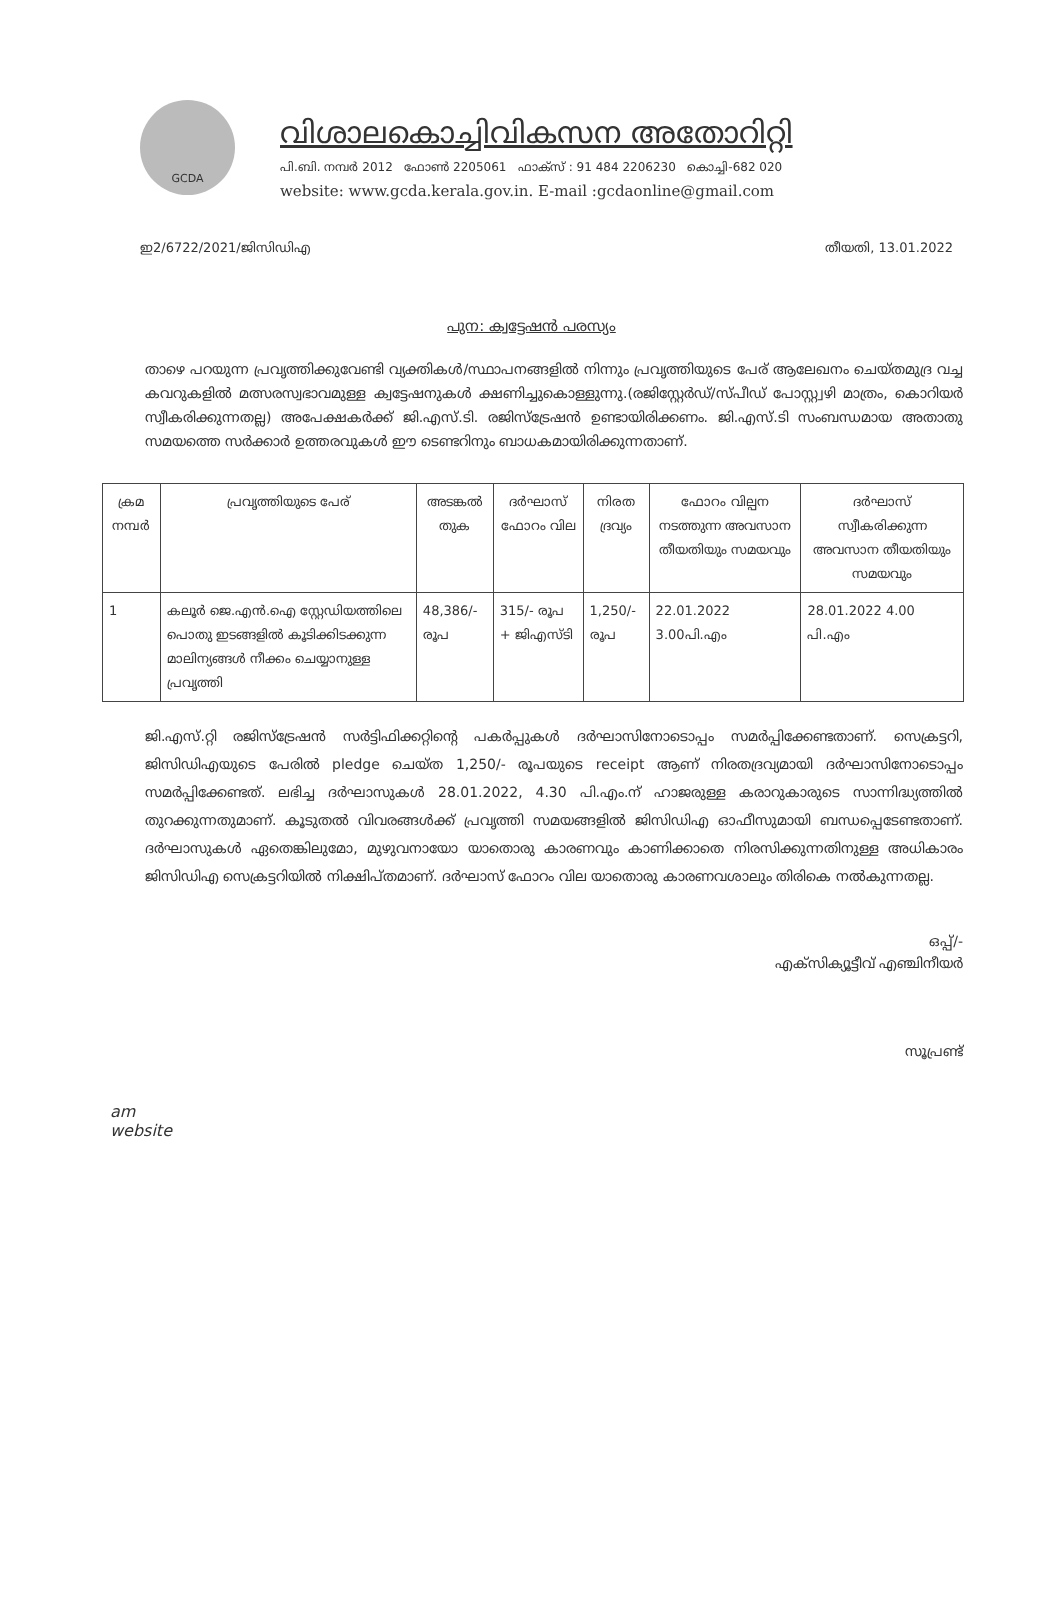GCDA
വിശാലകൊച്ചിവികസന അതോറിറ്റി
പി.ബി. നമ്പർ 2012 ഫോൺ 2205061 ഫാക്സ് : 91 484 2206230 കൊച്ചി-682 020
website: www.gcda.kerala.gov.in. E-mail :gcdaonline@gmail.com
ഇ2/6722/2021/ജിസിഡിഎ തീയതി, 13.01.2022
പുന: ക്വട്ടേഷൻ പരസ്യം
താഴെ പറയുന്ന പ്രവൃത്തിക്കുവേണ്ടി വ്യക്തികൾ/സ്ഥാപനങ്ങളിൽ നിന്നും പ്രവൃത്തിയുടെ പേര് ആലേഖനം ചെയ്തമുദ്ര വച്ച കവറുകളിൽ മത്സരസ്വഭാവമുള്ള ക്വട്ടേഷനുകൾ ക്ഷണിച്ചുകൊള്ളുന്നു.(രജിസ്റ്റേർഡ്/സ്പീഡ് പോസ്റ്റ്വഴി മാത്രം, കൊറിയർ സ്വീകരിക്കുന്നതല്ല) അപേക്ഷകർക്ക് ജി.എസ്.ടി. രജിസ്ട്രേഷൻ ഉണ്ടായിരിക്കണം. ജി.എസ്.ടി സംബന്ധമായ അതാതു സമയത്തെ സർക്കാർ ഉത്തരവുകൾ ഈ ടെണ്ടറിനും ബാധകമായിരിക്കുന്നതാണ്.
| ക്രമ നമ്പർ | പ്രവൃത്തിയുടെ പേര് | അടങ്കൽ തുക | ദർഘാസ് ഫോറം വില | നിരത ദ്രവ്യം | ഫോറം വില്പന നടത്തുന്ന അവസാന തീയതിയും സമയവും | ദർഘാസ് സ്വീകരിക്കുന്ന അവസാന തീയതിയും സമയവും |
| --- | --- | --- | --- | --- | --- | --- |
| 1 | കലൂർ ജെ.എൻ.ഐ സ്റ്റേഡിയത്തിലെ പൊതു ഇടങ്ങളിൽ കൂടിക്കിടക്കുന്ന മാലിന്യങ്ങൾ നീക്കം ചെയ്യാനുള്ള പ്രവൃത്തി | 48,386/- രൂപ | 315/- രൂപ + ജിഎസ്ടി | 1,250/- രൂപ | 22.01.2022 3.00പി.എം | 28.01.2022 4.00 പി.എം |
ജി.എസ്.റ്റി രജിസ്ട്രേഷൻ സർട്ടിഫിക്കറ്റിന്റെ പകർപ്പുകൾ ദർഘാസിനോടൊപ്പം സമർപ്പിക്കേണ്ടതാണ്. സെക്രട്ടറി, ജിസിഡിഎയുടെ പേരിൽ pledge ചെയ്ത 1,250/- രൂപയുടെ receipt ആണ് നിരതദ്രവ്യമായി ദർഘാസിനോടൊപ്പം സമർപ്പിക്കേണ്ടത്. ലഭിച്ച ദർഘാസുകൾ 28.01.2022, 4.30 പി.എം.ന് ഹാജരുള്ള കരാറുകാരുടെ സാന്നിദ്ധ്യത്തിൽ തുറക്കുന്നതുമാണ്. കൂടുതൽ വിവരങ്ങൾക്ക് പ്രവൃത്തി സമയങ്ങളിൽ ജിസിഡിഎ ഓഫീസുമായി ബന്ധപ്പെടേണ്ടതാണ്. ദർഘാസുകൾ ഏതെങ്കിലുമോ, മുഴുവനായോ യാതൊരു കാരണവും കാണിക്കാതെ നിരസിക്കുന്നതിനുള്ള അധികാരം ജിസിഡിഎ സെക്രട്ടറിയിൽ നിക്ഷിപ്തമാണ്. ദർഘാസ് ഫോറം വില യാതൊരു കാരണവശാലും തിരികെ നൽകുന്നതല്ല.
ഒപ്പ്/-
എക്സിക്യൂട്ടീവ് എഞ്ചിനീയർ
സൂപ്രണ്ട്
am
website